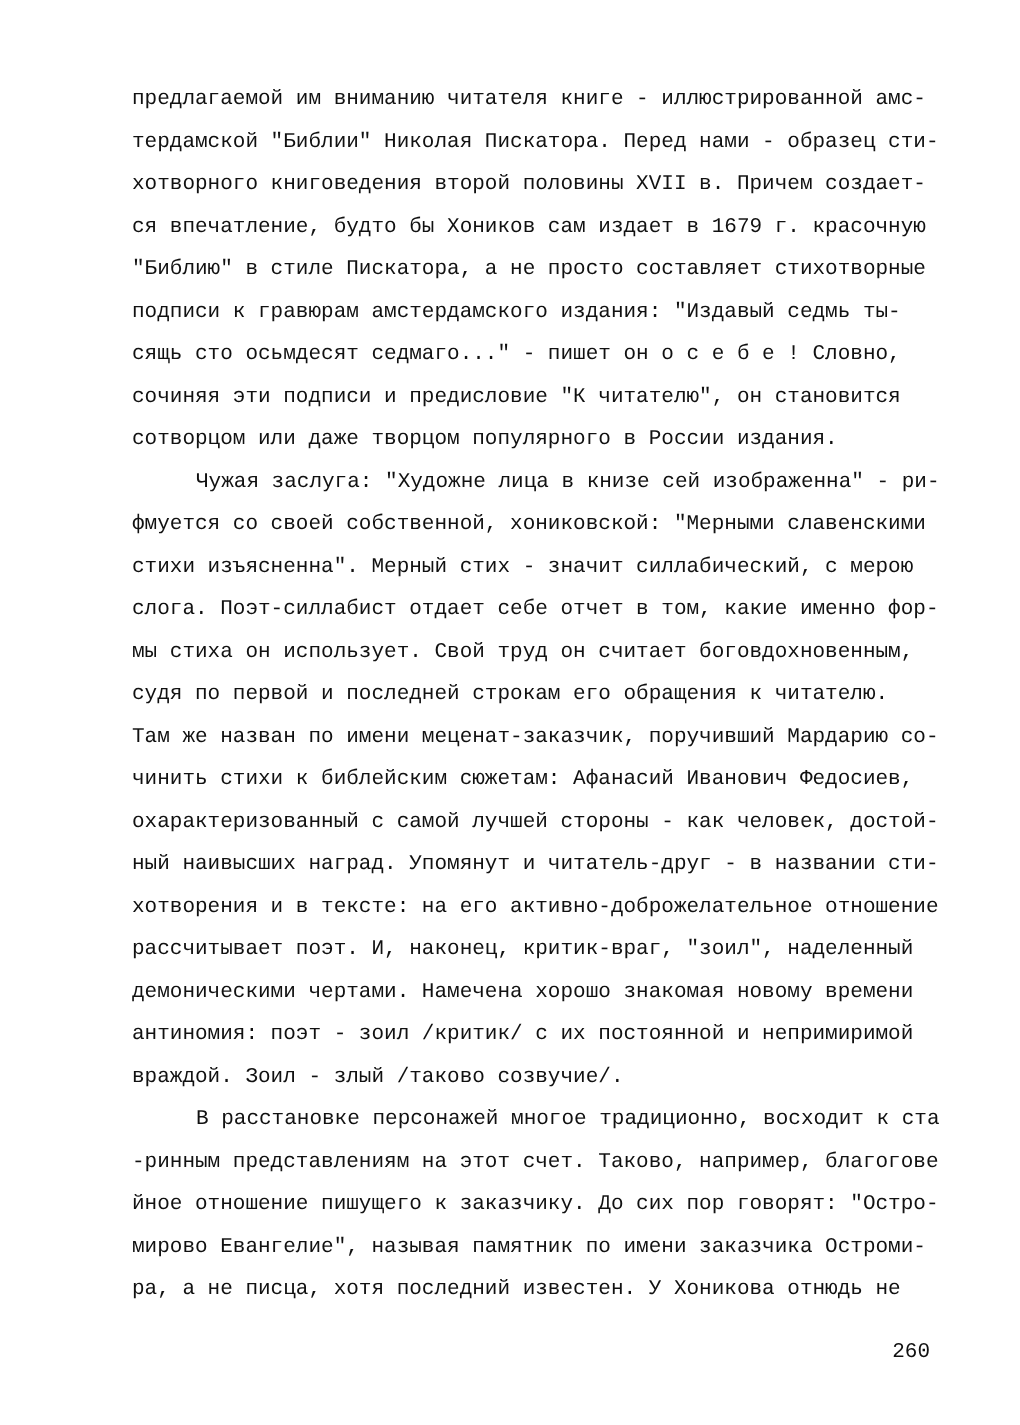предлагаемой им вниманию читателя книге - иллюстрированной амс-
тердамской "Библии" Николая Пискатора. Перед нами - образец сти-
хотворного книговедения второй половины XVII в. Причем создает-
ся впечатление, будто бы Хоников сам издает в 1679 г. красочную
"Библию" в стиле Пискатора, а не просто составляет стихотворные
подписи к гравюрам амстердамского издания: "Издавый седмь ты-
сящь сто осьмдесят седмаго..." - пишет он о с е б е ! Словно,
сочиняя эти подписи и предисловие "К читателю", он становится
сотворцом или даже творцом популярного в России издания.
Чужая заслуга: "Художне лица в книзе сей изображенна" - ри-
фмуется со своей собственной, хониковской: "Мерными славенскими
стихи изъясненна". Мерный стих - значит силлабический, с мерою
слога. Поэт-силлабист отдает себе отчет в том, какие именно фор-
мы стиха он использует. Свой труд он считает боговдохновенным,
судя по первой и последней строкам его обращения к читателю.
Там же назван по имени меценат-заказчик, поручивший Мардарию со-
чинить стихи к библейским сюжетам: Афанасий Иванович Федосиев,
охарактеризованный с самой лучшей стороны - как человек, достой-
ный наивысших наград. Упомянут и читатель-друг - в названии сти-
хотворения и в тексте: на его активно-доброжелательное отношение
рассчитывает поэт. И, наконец, критик-враг, "зоил", наделенный
демоническими чертами. Намечена хорошо знакомая новому времени
антиномия: поэт - зоил /критик/ с их постоянной и непримиримой
враждой. Зоил - злый /таково созвучие/.
В расстановке персонажей многое традиционно, восходит к ста
-ринным представлениям на этот счет. Таково, например, благогове
йное отношение пишущего к заказчику. До сих пор говорят: "Остро-
мирово Евангелие", называя памятник по имени заказчика Остроми-
ра, а не писца, хотя последний известен. У Хоникова отнюдь не
260